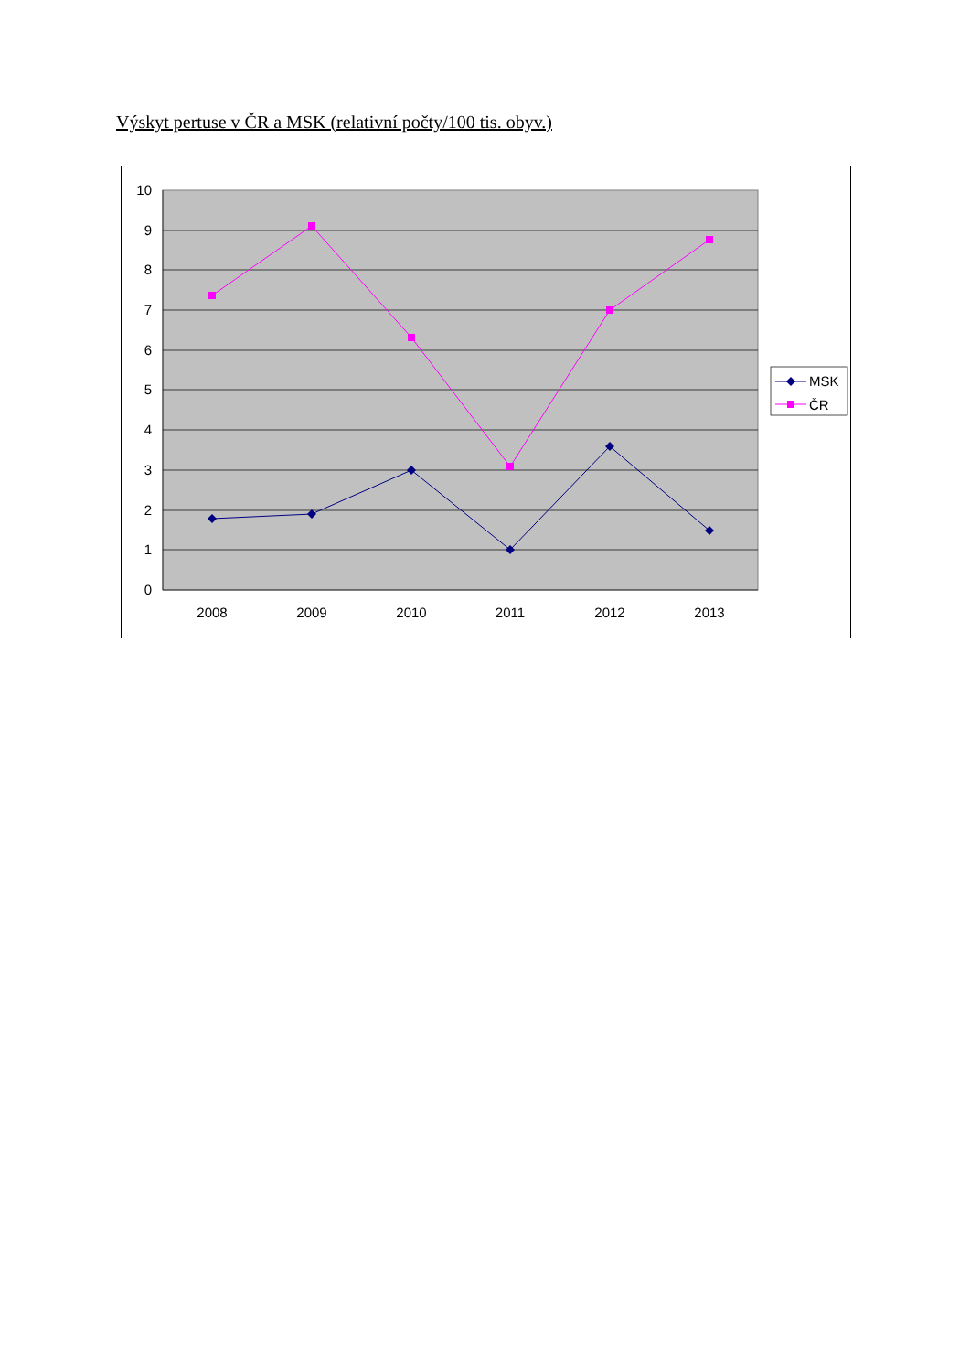Výskyt pertuse v ČR a MSK (relativní počty/100 tis. obyv.)
10
9
8
7
6
5
4
3
2
1
0
2008
2009
2010
2011
2012
2013
MSK
ČR